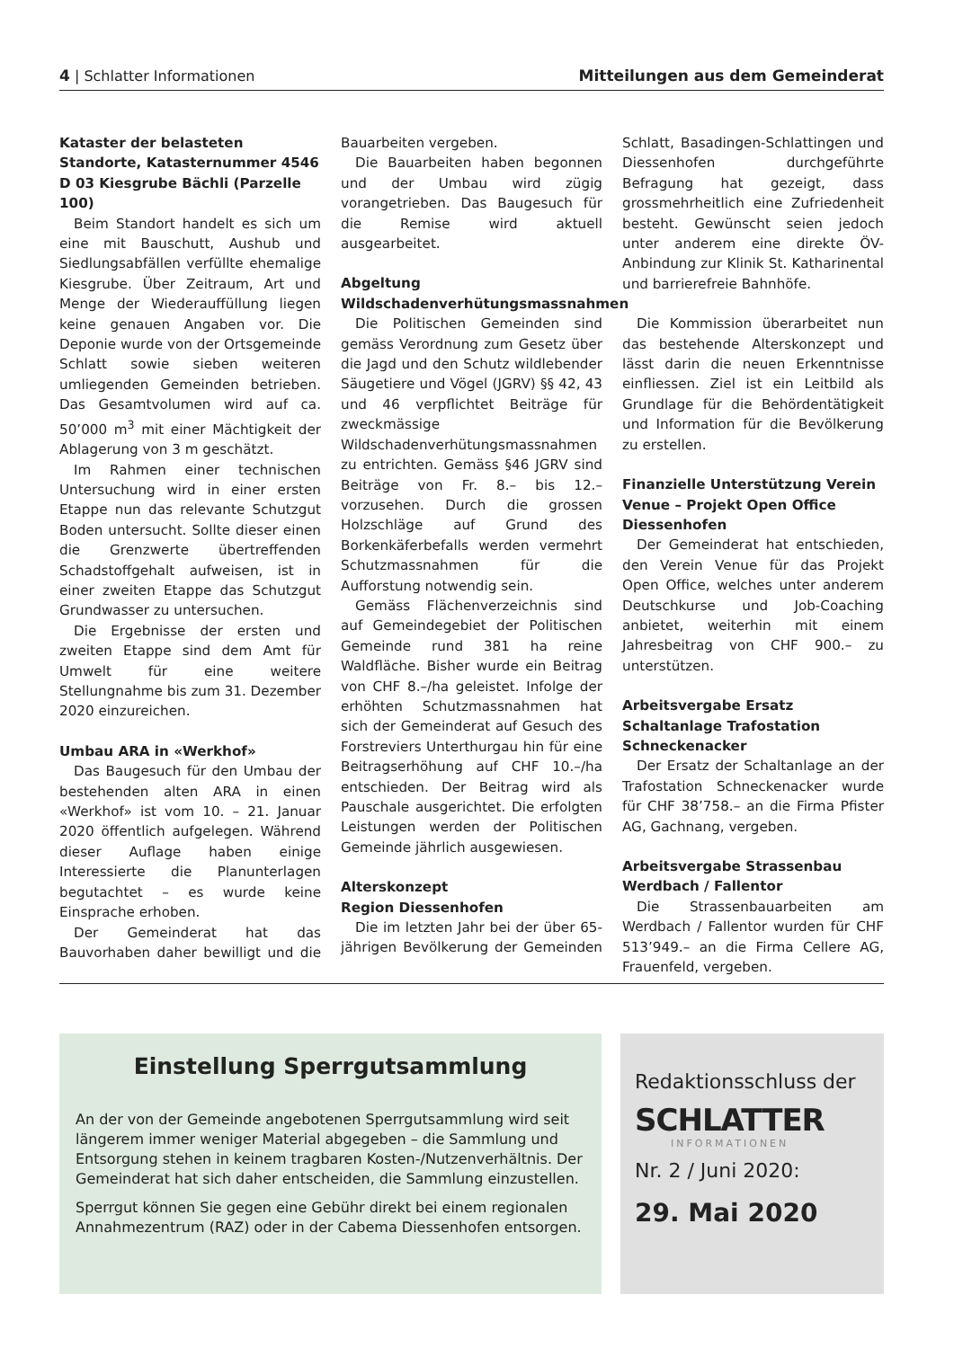4 | Schlatter Informationen Mitteilungen aus dem Gemeinderat
Kataster der belasteten Standorte, Katasternummer 4546 D 03 Kiesgrube Bächli (Parzelle 100)
Beim Standort handelt es sich um eine mit Bauschutt, Aushub und Siedlungsabfällen verfüllte ehemalige Kiesgrube. Über Zeitraum, Art und Menge der Wiederauffüllung liegen keine genauen Angaben vor. Die Deponie wurde von der Ortsgemeinde Schlatt sowie sieben weiteren umliegenden Gemeinden betrieben. Das Gesamtvolumen wird auf ca. 50’000 m<sup>3</sup> mit einer Mächtigkeit der Ablagerung von 3 m geschätzt.
Im Rahmen einer technischen Untersuchung wird in einer ersten Etappe nun das relevante Schutzgut Boden untersucht. Sollte dieser einen die Grenzwerte übertreffenden Schadstoffgehalt aufweisen, ist in einer zweiten Etappe das Schutzgut Grundwasser zu untersuchen.
Die Ergebnisse der ersten und zweiten Etappe sind dem Amt für Umwelt für eine weitere Stellungnahme bis zum 31. Dezember 2020 einzureichen.
Umbau ARA in «Werkhof»
Das Baugesuch für den Umbau der bestehenden alten ARA in einen «Werkhof» ist vom 10. – 21. Januar 2020 öffentlich aufgelegen. Während dieser Auflage haben einige Interessierte die Planunterlagen begutachtet – es wurde keine Einsprache erhoben.
Der Gemeinderat hat das Bauvorhaben daher bewilligt und die Bauarbeiten vergeben.
Die Bauarbeiten haben begonnen und der Umbau wird zügig vorangetrieben. Das Baugesuch für die Remise wird aktuell ausgearbeitet.
Abgeltung Wildschadenverhütungsmassnahmen
Die Politischen Gemeinden sind gemäss Verordnung zum Gesetz über die Jagd und den Schutz wildlebender Säugetiere und Vögel (JGRV) §§ 42, 43 und 46 verpflichtet Beiträge für zweckmässige Wildschadenverhütungsmassnahmen zu entrichten. Gemäss §46 JGRV sind Beiträge von Fr. 8.– bis 12.– vorzusehen. Durch die grossen Holzschläge auf Grund des Borkenkäferbefalls werden vermehrt Schutzmassnahmen für die Aufforstung notwendig sein.
Gemäss Flächenverzeichnis sind auf Gemeindegebiet der Politischen Gemeinde rund 381 ha reine Waldfläche. Bisher wurde ein Beitrag von CHF 8.–/ha geleistet. Infolge der erhöhten Schutzmassnahmen hat sich der Gemeinderat auf Gesuch des Forstreviers Unterthurgau hin für eine Beitragserhöhung auf CHF 10.–/ha entschieden. Der Beitrag wird als Pauschale ausgerichtet. Die erfolgten Leistungen werden der Politischen Gemeinde jährlich ausgewiesen.
Alterskonzept
Region Diessenhofen
Die im letzten Jahr bei der über 65-jährigen Bevölkerung der Gemeinden Schlatt, Basadingen-Schlattingen und Diessenhofen durchgeführte Befragung hat gezeigt, dass grossmehrheitlich eine Zufriedenheit besteht. Gewünscht seien jedoch unter anderem eine direkte ÖV-Anbindung zur Klinik St. Katharinental und barrierefreie Bahnhöfe.
Die Kommission überarbeitet nun das bestehende Alterskonzept und lässt darin die neuen Erkenntnisse einfliessen. Ziel ist ein Leitbild als Grundlage für die Behördentätigkeit und Information für die Bevölkerung zu erstellen.
Finanzielle Unterstützung Verein Venue – Projekt Open Office Diessenhofen
Der Gemeinderat hat entschieden, den Verein Venue für das Projekt Open Office, welches unter anderem Deutschkurse und Job-Coaching anbietet, weiterhin mit einem Jahresbeitrag von CHF 900.– zu unterstützen.
Arbeitsvergabe Ersatz Schaltanlage Trafostation Schneckenacker
Der Ersatz der Schaltanlage an der Trafostation Schneckenacker wurde für CHF 38’758.– an die Firma Pfister AG, Gachnang, vergeben.
Arbeitsvergabe Strassenbau Werdbach / Fallentor
Die Strassenbauarbeiten am Werdbach / Fallentor wurden für CHF 513’949.– an die Firma Cellere AG, Frauenfeld, vergeben.
Einstellung Sperrgutsammlung
An der von der Gemeinde angebotenen Sperrgutsammlung wird seit längerem immer weniger Material abgegeben – die Sammlung und Entsorgung stehen in keinem tragbaren Kosten-/Nutzenverhältnis. Der Gemeinderat hat sich daher entscheiden, die Sammlung einzustellen.
Sperrgut können Sie gegen eine Gebühr direkt bei einem regionalen Annahmezentrum (RAZ) oder in der Cabema Diessenhofen entsorgen.
Redaktionsschluss der
SCHLATTER
INFORMATIONEN
Nr. 2 / Juni 2020:
29. Mai 2020